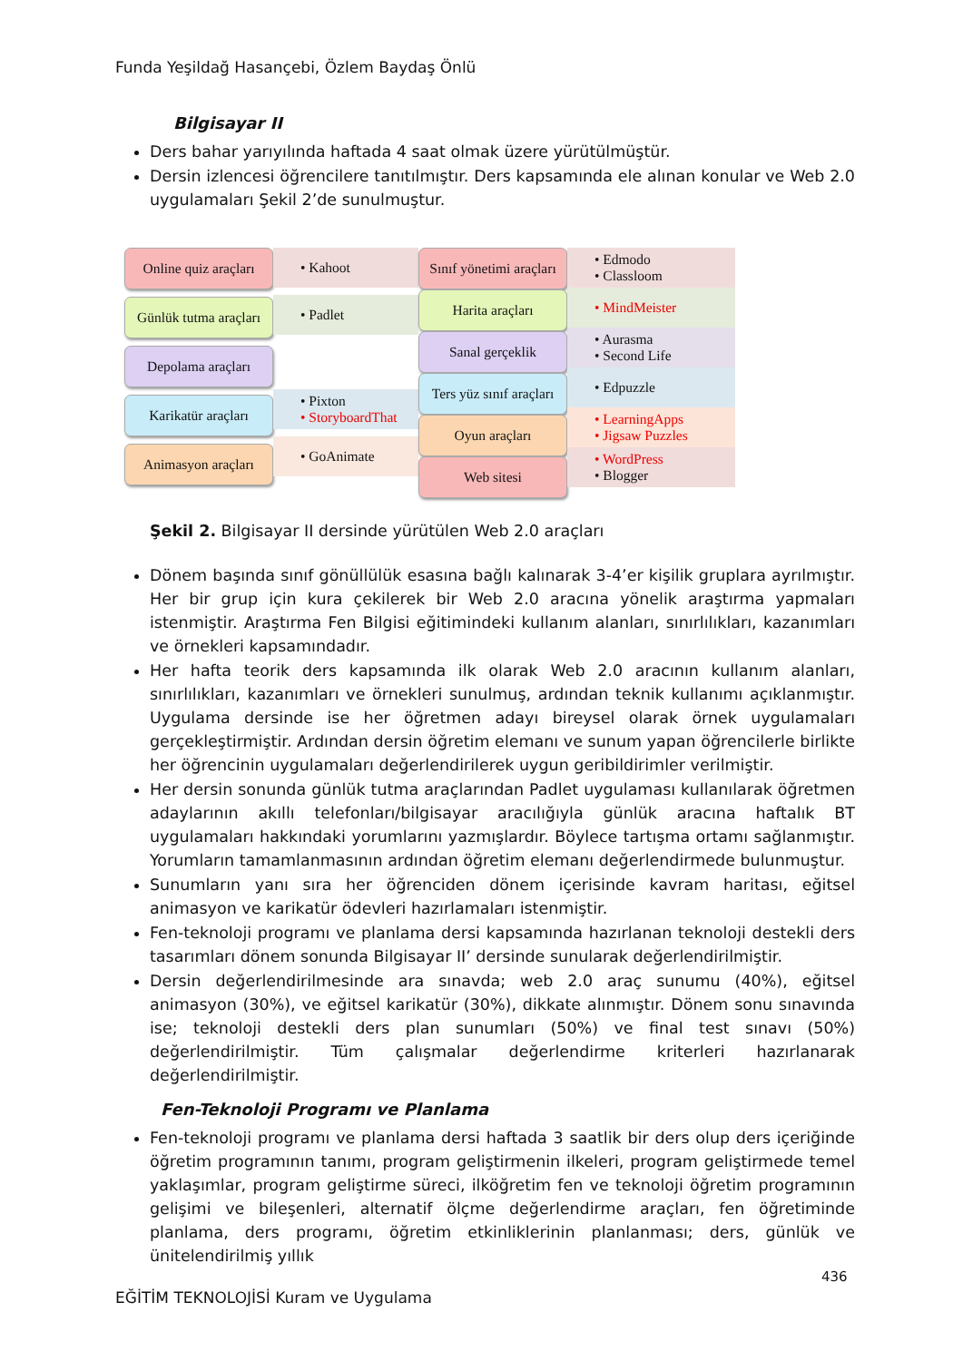Funda Yeşildağ Hasançebi, Özlem Baydaş Önlü
Bilgisayar II
Ders bahar yarıyılında haftada 4 saat olmak üzere yürütülmüştür.
Dersin izlencesi öğrencilere tanıtılmıştır. Ders kapsamında ele alınan konular ve Web 2.0 uygulamaları Şekil 2’de sunulmuştur.
Online quiz araçları
Günlük tutma araçları
Depolama araçları
Karikatür araçları
Animasyon araçları
• Kahoot
• Padlet
• Pixton
• StoryboardThat
• GoAnimate
Sınıf yönetimi araçları
Harita araçları
Sanal gerçeklik
Ters yüz sınıf araçları
Oyun araçları
Web sitesi
• Edmodo
• Classloom
• MindMeister
• Aurasma
• Second Life
• Edpuzzle
• LearningApps
• Jigsaw Puzzles
• WordPress
• Blogger
Şekil 2. Bilgisayar II dersinde yürütülen Web 2.0 araçları
Dönem başında sınıf gönüllülük esasına bağlı kalınarak 3-4’er kişilik gruplara ayrılmıştır. Her bir grup için kura çekilerek bir Web 2.0 aracına yönelik araştırma yapmaları istenmiştir. Araştırma Fen Bilgisi eğitimindeki kullanım alanları, sınırlılıkları, kazanımları ve örnekleri kapsamındadır.
Her hafta teorik ders kapsamında ilk olarak Web 2.0 aracının kullanım alanları, sınırlılıkları, kazanımları ve örnekleri sunulmuş, ardından teknik kullanımı açıklanmıştır. Uygulama dersinde ise her öğretmen adayı bireysel olarak örnek uygulamaları gerçekleştirmiştir. Ardından dersin öğretim elemanı ve sunum yapan öğrencilerle birlikte her öğrencinin uygulamaları değerlendirilerek uygun geribildirimler verilmiştir.
Her dersin sonunda günlük tutma araçlarından Padlet uygulaması kullanılarak öğretmen adaylarının akıllı telefonları/bilgisayar aracılığıyla günlük aracına haftalık BT uygulamaları hakkındaki yorumlarını yazmışlardır. Böylece tartışma ortamı sağlanmıştır. Yorumların tamamlanmasının ardından öğretim elemanı değerlendirmede bulunmuştur.
Sunumların yanı sıra her öğrenciden dönem içerisinde kavram haritası, eğitsel animasyon ve karikatür ödevleri hazırlamaları istenmiştir.
Fen-teknoloji programı ve planlama dersi kapsamında hazırlanan teknoloji destekli ders tasarımları dönem sonunda Bilgisayar II’ dersinde sunularak değerlendirilmiştir.
Dersin değerlendirilmesinde ara sınavda; web 2.0 araç sunumu (40%), eğitsel animasyon (30%), ve eğitsel karikatür (30%), dikkate alınmıştır. Dönem sonu sınavında ise; teknoloji destekli ders plan sunumları (50%) ve final test sınavı (50%) değerlendirilmiştir. Tüm çalışmalar değerlendirme kriterleri hazırlanarak değerlendirilmiştir.
Fen-Teknoloji Programı ve Planlama
Fen-teknoloji programı ve planlama dersi haftada 3 saatlik bir ders olup ders içeriğinde öğretim programının tanımı, program geliştirmenin ilkeleri, program geliştirmede temel yaklaşımlar, program geliştirme süreci, ilköğretim fen ve teknoloji öğretim programının gelişimi ve bileşenleri, alternatif ölçme değerlendirme araçları, fen öğretiminde planlama, ders programı, öğretim etkinliklerinin planlanması; ders, günlük ve ünitelendirilmiş yıllık
436
EĞİTİM TEKNOLOJİSİ Kuram ve Uygulama